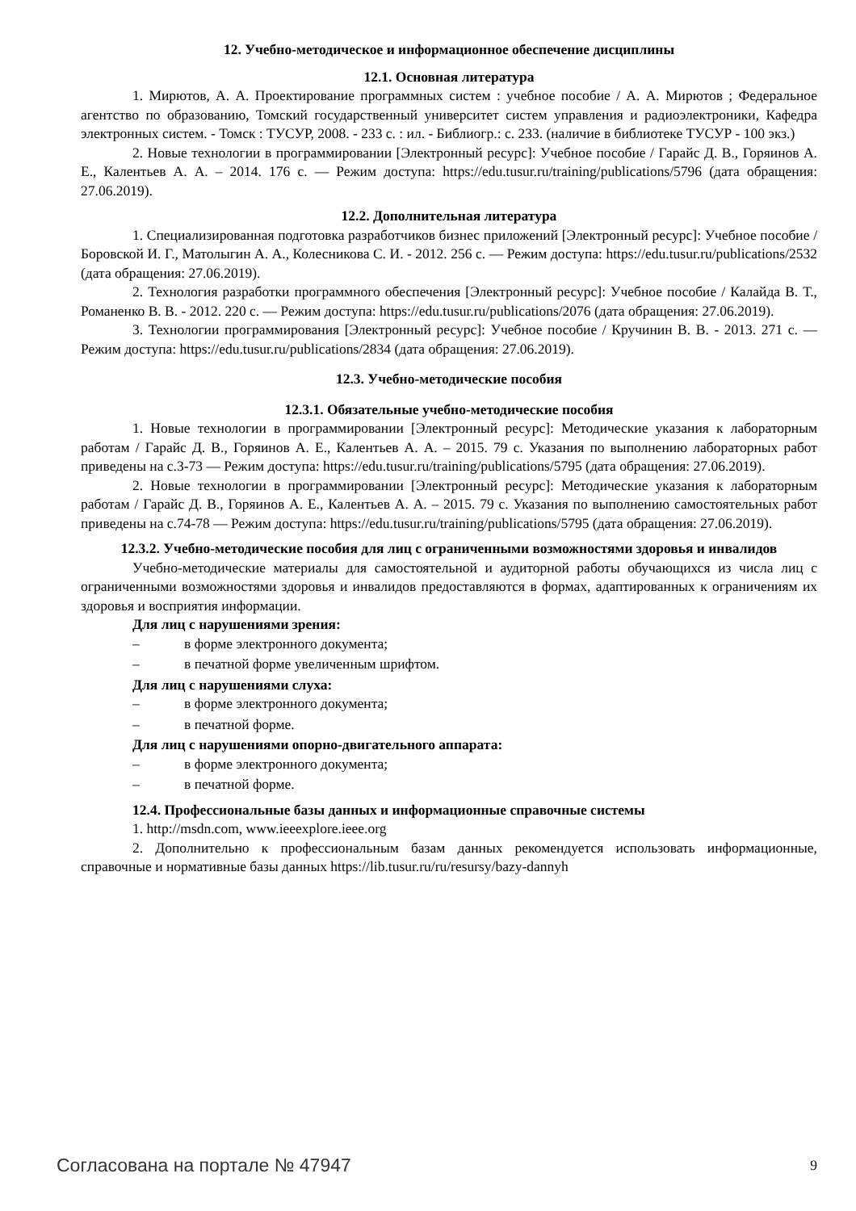12. Учебно-методическое и информационное обеспечение дисциплины
12.1. Основная литература
1. Мирютов, А. А. Проектирование программных систем : учебное пособие / А. А. Мирютов ; Федеральное агентство по образованию, Томский государственный университет систем управления и радиоэлектроники, Кафедра электронных систем. - Томск : ТУСУР, 2008. - 233 с. : ил. - Библиогр.: с. 233. (наличие в библиотеке ТУСУР - 100 экз.)
2. Новые технологии в программировании [Электронный ресурс]: Учебное пособие / Гарайс Д. В., Горяинов А. Е., Калентьев А. А. – 2014. 176 с. — Режим доступа: https://edu.tusur.ru/training/publications/5796 (дата обращения: 27.06.2019).
12.2. Дополнительная литература
1. Специализированная подготовка разработчиков бизнес приложений [Электронный ресурс]: Учебное пособие / Боровской И. Г., Матолыгин А. А., Колесникова С. И. - 2012. 256 с. — Режим доступа: https://edu.tusur.ru/publications/2532 (дата обращения: 27.06.2019).
2. Технология разработки программного обеспечения [Электронный ресурс]: Учебное пособие / Калайда В. Т., Романенко В. В. - 2012. 220 с. — Режим доступа: https://edu.tusur.ru/publications/2076 (дата обращения: 27.06.2019).
3. Технологии программирования [Электронный ресурс]: Учебное пособие / Кручинин В. В. - 2013. 271 с. — Режим доступа: https://edu.tusur.ru/publications/2834 (дата обращения: 27.06.2019).
12.3. Учебно-методические пособия
12.3.1. Обязательные учебно-методические пособия
1. Новые технологии в программировании [Электронный ресурс]: Методические указания к лабораторным работам / Гарайс Д. В., Горяинов А. Е., Калентьев А. А. – 2015. 79 с. Указания по выполнению лабораторных работ приведены на с.3-73 — Режим доступа: https://edu.tusur.ru/training/publications/5795 (дата обращения: 27.06.2019).
2. Новые технологии в программировании [Электронный ресурс]: Методические указания к лабораторным работам / Гарайс Д. В., Горяинов А. Е., Калентьев А. А. – 2015. 79 с. Указания по выполнению самостоятельных работ приведены на с.74-78 — Режим доступа: https://edu.tusur.ru/training/publications/5795 (дата обращения: 27.06.2019).
12.3.2. Учебно-методические пособия для лиц с ограниченными возможностями здоровья и инвалидов
Учебно-методические материалы для самостоятельной и аудиторной работы обучающихся из числа лиц с ограниченными возможностями здоровья и инвалидов предоставляются в формах, адаптированных к ограничениям их здоровья и восприятия информации.
Для лиц с нарушениями зрения:
– в форме электронного документа;
– в печатной форме увеличенным шрифтом.
Для лиц с нарушениями слуха:
– в форме электронного документа;
– в печатной форме.
Для лиц с нарушениями опорно-двигательного аппарата:
– в форме электронного документа;
– в печатной форме.
12.4. Профессиональные базы данных и информационные справочные системы
1. http://msdn.com, www.ieeexplore.ieee.org
2. Дополнительно к профессиональным базам данных рекомендуется использовать информационные, справочные и нормативные базы данных https://lib.tusur.ru/ru/resursy/bazy-dannyh
Согласована на портале № 47947 9